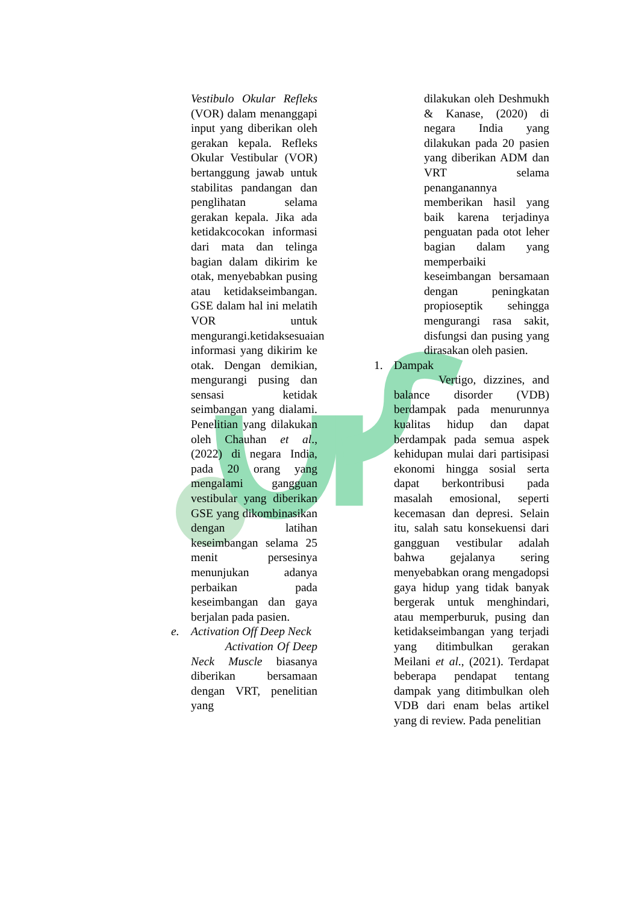Vestibulo Okular Refleks (VOR) dalam menanggapi input yang diberikan oleh gerakan kepala. Refleks Okular Vestibular (VOR) bertanggung jawab untuk stabilitas pandangan dan penglihatan selama gerakan kepala. Jika ada ketidakcocokan informasi dari mata dan telinga bagian dalam dikirim ke otak, menyebabkan pusing atau ketidakseimbangan. GSE dalam hal ini melatih VOR untuk mengurangi.ketidaksesuaian informasi yang dikirim ke otak. Dengan demikian, mengurangi pusing dan sensasi ketidak seimbangan yang dialami. Penelitian yang dilakukan oleh Chauhan et al., (2022) di negara India, pada 20 orang yang mengalami gangguan vestibular yang diberikan GSE yang dikombinasikan dengan latihan keseimbangan selama 25 menit persesinya menunjukan adanya perbaikan pada keseimbangan dan gaya berjalan pada pasien.
e. Activation Off Deep Neck
Activation Of Deep Neck Muscle biasanya diberikan bersamaan dengan VRT, penelitian yang
dilakukan oleh Deshmukh & Kanase, (2020) di negara India yang dilakukan pada 20 pasien yang diberikan ADM dan VRT selama penanganannya memberikan hasil yang baik karena terjadinya penguatan pada otot leher bagian dalam yang memperbaiki keseimbangan bersamaan dengan peningkatan propioseptik sehingga mengurangi rasa sakit, disfungsi dan pusing yang dirasakan oleh pasien.
1. Dampak
Vertigo, dizzines, and balance disorder (VDB) berdampak pada menurunnya kualitas hidup dan dapat berdampak pada semua aspek kehidupan mulai dari partisipasi ekonomi hingga sosial serta dapat berkontribusi pada masalah emosional, seperti kecemasan dan depresi. Selain itu, salah satu konsekuensi dari gangguan vestibular adalah bahwa gejalanya sering menyebabkan orang mengadopsi gaya hidup yang tidak banyak bergerak untuk menghindari, atau memperburuk, pusing dan ketidakseimbangan yang terjadi yang ditimbulkan gerakan Meilani et al., (2021). Terdapat beberapa pendapat tentang dampak yang ditimbulkan oleh VDB dari enam belas artikel yang di review. Pada penelitian